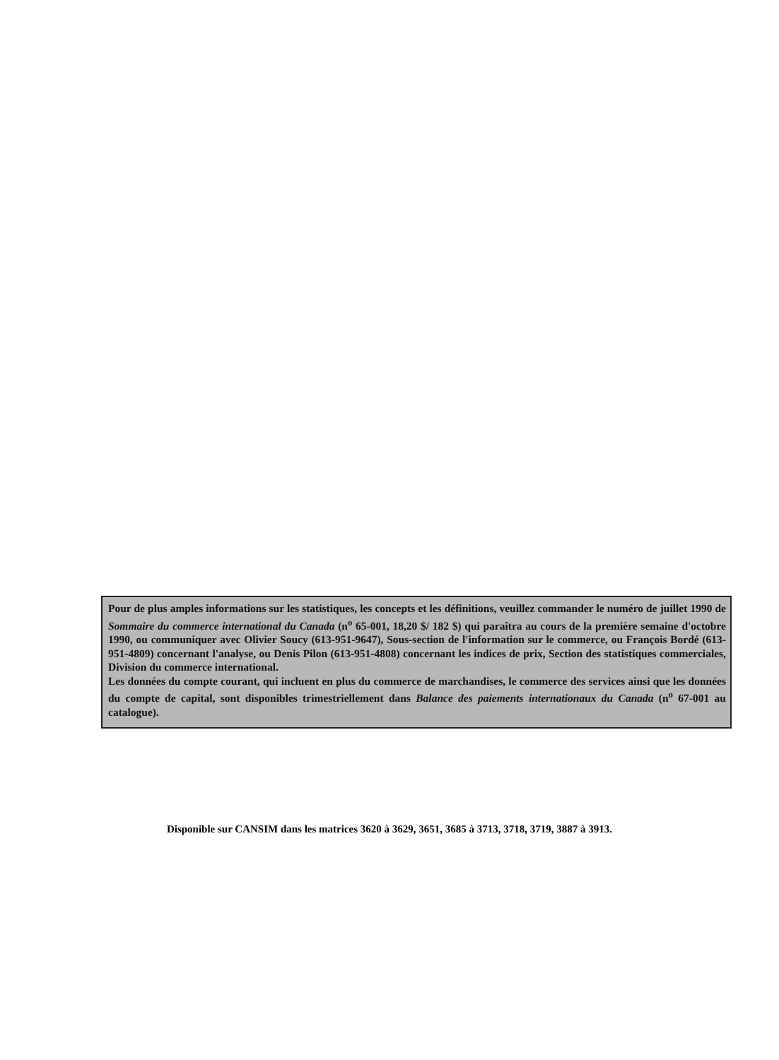Pour de plus amples informations sur les statistiques, les concepts et les définitions, veuillez commander le numéro de juillet 1990 de Sommaire du commerce international du Canada (n<sup>o</sup> 65-001, 18,20 $/ 182 $) qui paraîtra au cours de la première semaine d'octobre 1990, ou communiquer avec Olivier Soucy (613-951-9647), Sous-section de l'information sur le commerce, ou François Bordé (613-951-4809) concernant l'analyse, ou Denis Pilon (613-951-4808) concernant les indices de prix, Section des statistiques commerciales, Division du commerce international.
Les données du compte courant, qui incluent en plus du commerce de marchandises, le commerce des services ainsi que les données du compte de capital, sont disponibles trimestriellement dans Balance des paiements internationaux du Canada (n<sup>o</sup> 67-001 au catalogue).
Disponible sur CANSIM dans les matrices 3620 à 3629, 3651, 3685 à 3713, 3718, 3719, 3887 à 3913.